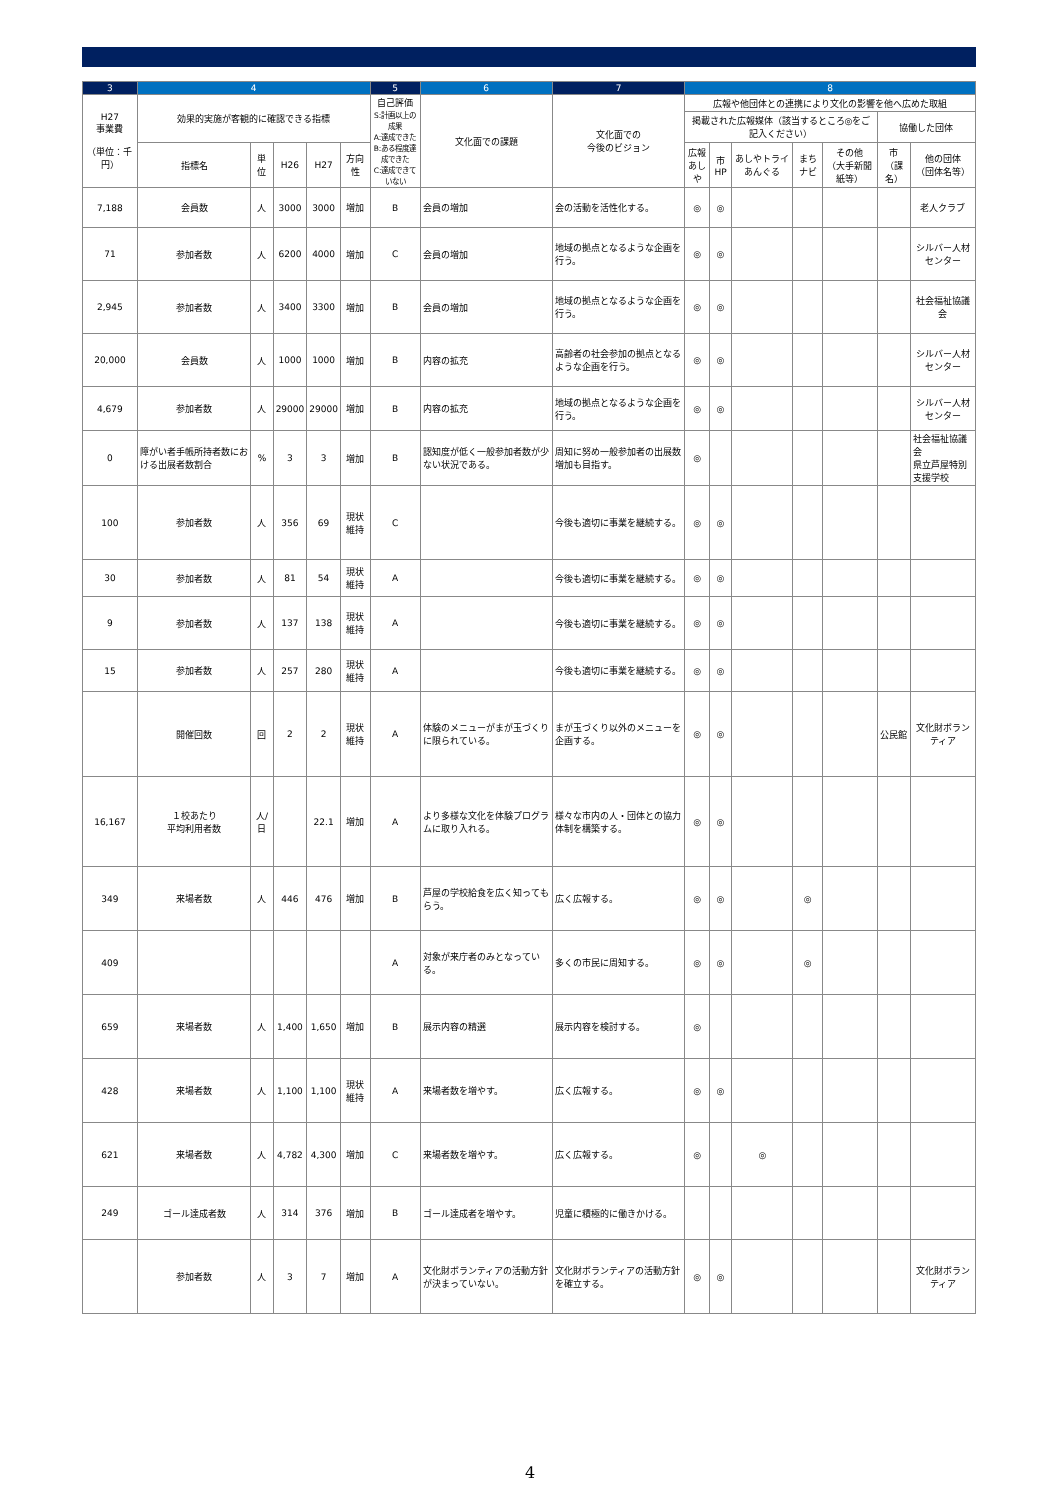| 3 | 4 | | | | | 5 | 6 | 7 | 8 | | | | | | |
| --- | --- | --- | --- | --- | --- | --- | --- | --- | --- | --- | --- | --- | --- | --- | --- |
| H27 事業費 （単位：千円） | 効果的実施が客観的に確認できる指標 | | | | | 自己評価 S:計画以上の成果 A:達成できた B:ある程度達成できた C:達成できていない | 文化面での課題 | 文化面での 今後のビジョン | 広報や他団体との連携により文化の影響を他へ広めた取組 | | | | | | |
| | | | | | | | | | 掲載された広報媒体（該当するところ◎をご記入ください） | | | | | 協働した団体 | |
| | 指標名 | 単位 | H26 | H27 | 方向性 | | | | 広報 あしや | 市HP | あしやトライあんぐる | まちナビ | その他 （大手新聞紙等） | 市 （課名） | 他の団体 （団体名等） |
| 7,188 | 会員数 | 人 | 3000 | 3000 | 増加 | B | 会員の増加 | 会の活動を活性化する。 | ◎ | ◎ | | | | | 老人クラブ |
| 71 | 参加者数 | 人 | 6200 | 4000 | 増加 | C | 会員の増加 | 地域の拠点となるような企画を行う。 | ◎ | ◎ | | | | | シルバー人材センター |
| 2,945 | 参加者数 | 人 | 3400 | 3300 | 増加 | B | 会員の増加 | 地域の拠点となるような企画を行う。 | ◎ | ◎ | | | | | 社会福祉協議会 |
| 20,000 | 会員数 | 人 | 1000 | 1000 | 増加 | B | 内容の拡充 | 高齢者の社会参加の拠点となるような企画を行う。 | ◎ | ◎ | | | | | シルバー人材センター |
| 4,679 | 参加者数 | 人 | 29000 | 29000 | 増加 | B | 内容の拡充 | 地域の拠点となるような企画を行う。 | ◎ | ◎ | | | | | シルバー人材センター |
| 0 | 障がい者手帳所持者数における出展者数割合 | % | 3 | 3 | 増加 | B | 認知度が低く一般参加者数が少ない状況である。 | 周知に努め一般参加者の出展数増加も目指す。 | ◎ | | | | | | 社会福祉協議会 県立芦屋特別支援学校 |
| 100 | 参加者数 | 人 | 356 | 69 | 現状維持 | C | | 今後も適切に事業を継続する。 | ◎ | ◎ | | | | | |
| 30 | 参加者数 | 人 | 81 | 54 | 現状維持 | A | | 今後も適切に事業を継続する。 | ◎ | ◎ | | | | | |
| 9 | 参加者数 | 人 | 137 | 138 | 現状維持 | A | | 今後も適切に事業を継続する。 | ◎ | ◎ | | | | | |
| 15 | 参加者数 | 人 | 257 | 280 | 現状維持 | A | | 今後も適切に事業を継続する。 | ◎ | ◎ | | | | | |
| | 開催回数 | 回 | 2 | 2 | 現状維持 | A | 体験のメニューがまが玉づくりに限られている。 | まが玉づくり以外のメニューを企画する。 | ◎ | ◎ | | | | 公民館 | 文化財ボランティア |
| 16,167 | １校あたり 平均利用者数 | 人/日 | | 22.1 | 増加 | A | より多様な文化を体験プログラムに取り入れる。 | 様々な市内の人・団体との協力体制を構築する。 | ◎ | ◎ | | | | | |
| 349 | 来場者数 | 人 | 446 | 476 | 増加 | B | 芦屋の学校給食を広く知ってもらう。 | 広く広報する。 | ◎ | ◎ | | ◎ | | | |
| 409 | | | | | | A | 対象が来庁者のみとなっている。 | 多くの市民に周知する。 | ◎ | ◎ | | ◎ | | | |
| 659 | 来場者数 | 人 | 1,400 | 1,650 | 増加 | B | 展示内容の精選 | 展示内容を検討する。 | ◎ | | | | | | |
| 428 | 来場者数 | 人 | 1,100 | 1,100 | 現状維持 | A | 来場者数を増やす。 | 広く広報する。 | ◎ | ◎ | | | | | |
| 621 | 来場者数 | 人 | 4,782 | 4,300 | 増加 | C | 来場者数を増やす。 | 広く広報する。 | ◎ | | ◎ | | | | |
| 249 | ゴール達成者数 | 人 | 314 | 376 | 増加 | B | ゴール達成者を増やす。 | 児童に積極的に働きかける。 | | | | | | | |
| | 参加者数 | 人 | 3 | 7 | 増加 | A | 文化財ボランティアの活動方針が決まっていない。 | 文化財ボランティアの活動方針を確立する。 | ◎ | ◎ | | | | | 文化財ボランティア |
4